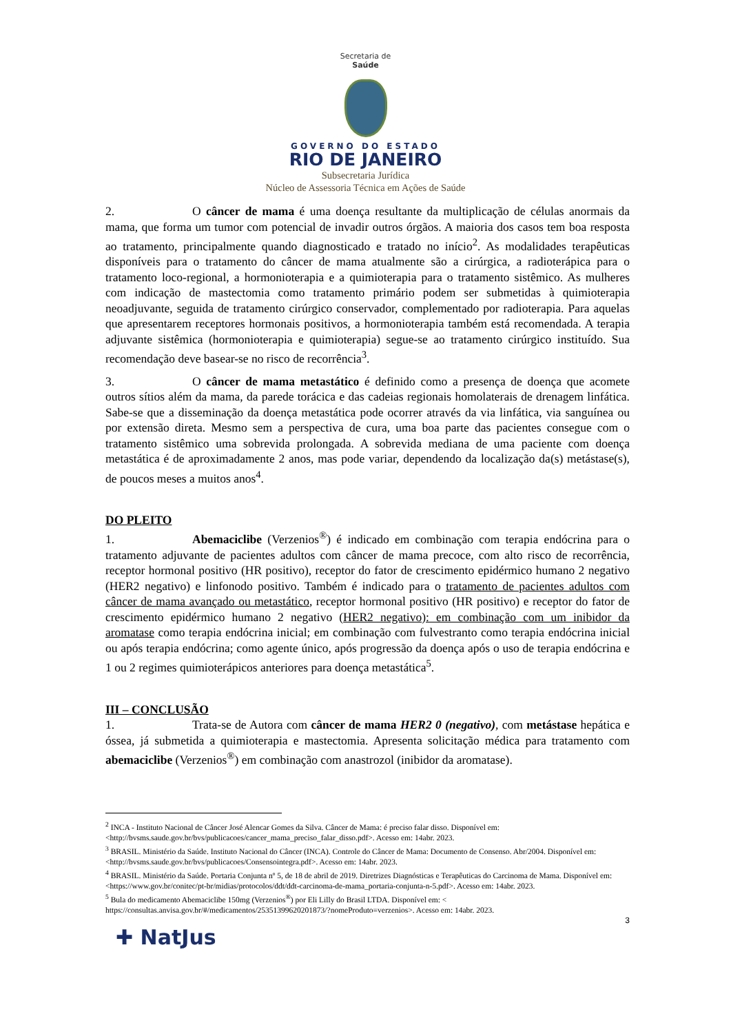Secretaria de
Saúde
GOVERNO DO ESTADO
RIO DE JANEIRO
Subsecretaria Jurídica
Núcleo de Assessoria Técnica em Ações de Saúde
2. O câncer de mama é uma doença resultante da multiplicação de células anormais da mama, que forma um tumor com potencial de invadir outros órgãos. A maioria dos casos tem boa resposta ao tratamento, principalmente quando diagnosticado e tratado no início<sup>2</sup>. As modalidades terapêuticas disponíveis para o tratamento do câncer de mama atualmente são a cirúrgica, a radioterápica para o tratamento loco-regional, a hormonioterapia e a quimioterapia para o tratamento sistêmico. As mulheres com indicação de mastectomia como tratamento primário podem ser submetidas à quimioterapia neoadjuvante, seguida de tratamento cirúrgico conservador, complementado por radioterapia. Para aquelas que apresentarem receptores hormonais positivos, a hormonioterapia também está recomendada. A terapia adjuvante sistêmica (hormonioterapia e quimioterapia) segue-se ao tratamento cirúrgico instituído. Sua recomendação deve basear-se no risco de recorrência<sup>3</sup>.
3. O câncer de mama metastático é definido como a presença de doença que acomete outros sítios além da mama, da parede torácica e das cadeias regionais homolaterais de drenagem linfática. Sabe-se que a disseminação da doença metastática pode ocorrer através da via linfática, via sanguínea ou por extensão direta. Mesmo sem a perspectiva de cura, uma boa parte das pacientes consegue com o tratamento sistêmico uma sobrevida prolongada. A sobrevida mediana de uma paciente com doença metastática é de aproximadamente 2 anos, mas pode variar, dependendo da localização da(s) metástase(s), de poucos meses a muitos anos<sup>4</sup>.
DO PLEITO
1. Abemaciclibe (Verzenios<sup>®</sup>) é indicado em combinação com terapia endócrina para o tratamento adjuvante de pacientes adultos com câncer de mama precoce, com alto risco de recorrência, receptor hormonal positivo (HR positivo), receptor do fator de crescimento epidérmico humano 2 negativo (HER2 negativo) e linfonodo positivo. Também é indicado para o tratamento de pacientes adultos com câncer de mama avançado ou metastático, receptor hormonal positivo (HR positivo) e receptor do fator de crescimento epidérmico humano 2 negativo (HER2 negativo): em combinação com um inibidor da aromatase como terapia endócrina inicial; em combinação com fulvestranto como terapia endócrina inicial ou após terapia endócrina; como agente único, após progressão da doença após o uso de terapia endócrina e 1 ou 2 regimes quimioterápicos anteriores para doença metastática<sup>5</sup>.
III – CONCLUSÃO
1. Trata-se de Autora com câncer de mama HER2 0 (negativo), com metástase hepática e óssea, já submetida a quimioterapia e mastectomia. Apresenta solicitação médica para tratamento com abemaciclibe (Verzenios<sup>®</sup>) em combinação com anastrozol (inibidor da aromatase).
<sup>2</sup> INCA - Instituto Nacional de Câncer José Alencar Gomes da Silva. Câncer de Mama: é preciso falar disso. Disponível em: <http://bvsms.saude.gov.br/bvs/publicacoes/cancer_mama_preciso_falar_disso.pdf>. Acesso em: 14abr. 2023.
<sup>3</sup> BRASIL. Ministério da Saúde. Instituto Nacional do Câncer (INCA). Controle do Câncer de Mama: Documento de Consenso. Abr/2004. Disponível em: <http://bvsms.saude.gov.br/bvs/publicacoes/Consensointegra.pdf>. Acesso em: 14abr. 2023.
<sup>4</sup> BRASIL. Ministério da Saúde. Portaria Conjunta nº 5, de 18 de abril de 2019. Diretrizes Diagnósticas e Terapêuticas do Carcinoma de Mama. Disponível em: <https://www.gov.br/conitec/pt-br/midias/protocolos/ddt/ddt-carcinoma-de-mama_portaria-conjunta-n-5.pdf>. Acesso em: 14abr. 2023.
<sup>5</sup> Bula do medicamento Abemaciclibe 150mg (Verzenios<sup>®</sup>) por Eli Lilly do Brasil LTDA. Disponível em: < https://consultas.anvisa.gov.br/#/medicamentos/25351399620201873/?nomeProduto=verzenios>. Acesso em: 14abr. 2023.
3
✚ NatJus